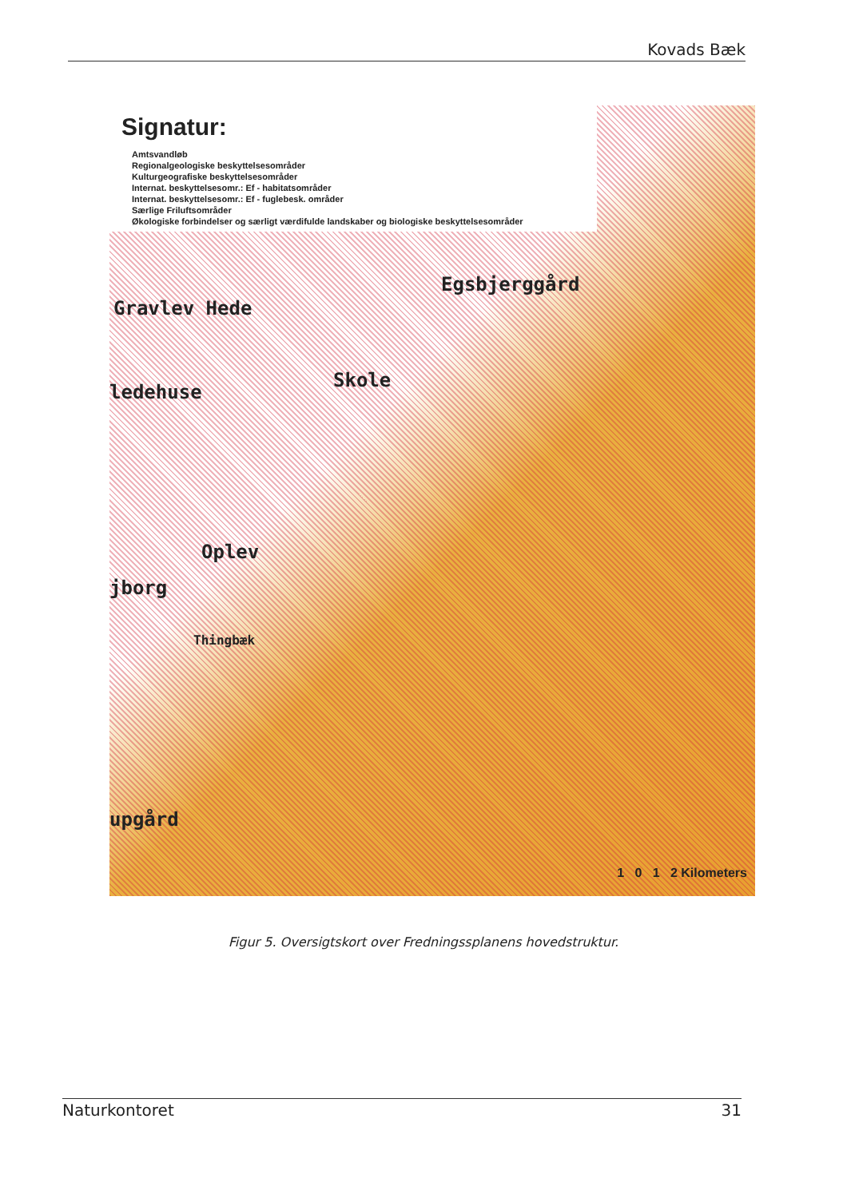Kovads Bæk
Signatur:
Amtsvandløb
Regionalgeologiske beskyttelsesområder
Kulturgeografiske beskyttelsesområder
Internat. beskyttelsesomr.: Ef - habitatsområder
Internat. beskyttelsesomr.: Ef - fuglebesk. områder
Særlige Friluftsområder
Økologiske forbindelser og særligt værdifulde landskaber og biologiske beskyttelsesområder
Gravlev Hede
Egsbjerggård
Skole
ledehuse
Oplev
jborg
Thingbæk
upgård
1 0 1 2 Kilometers
Figur 5. Oversigtskort over Fredningssplanens hovedstruktur.
Naturkontoret 31